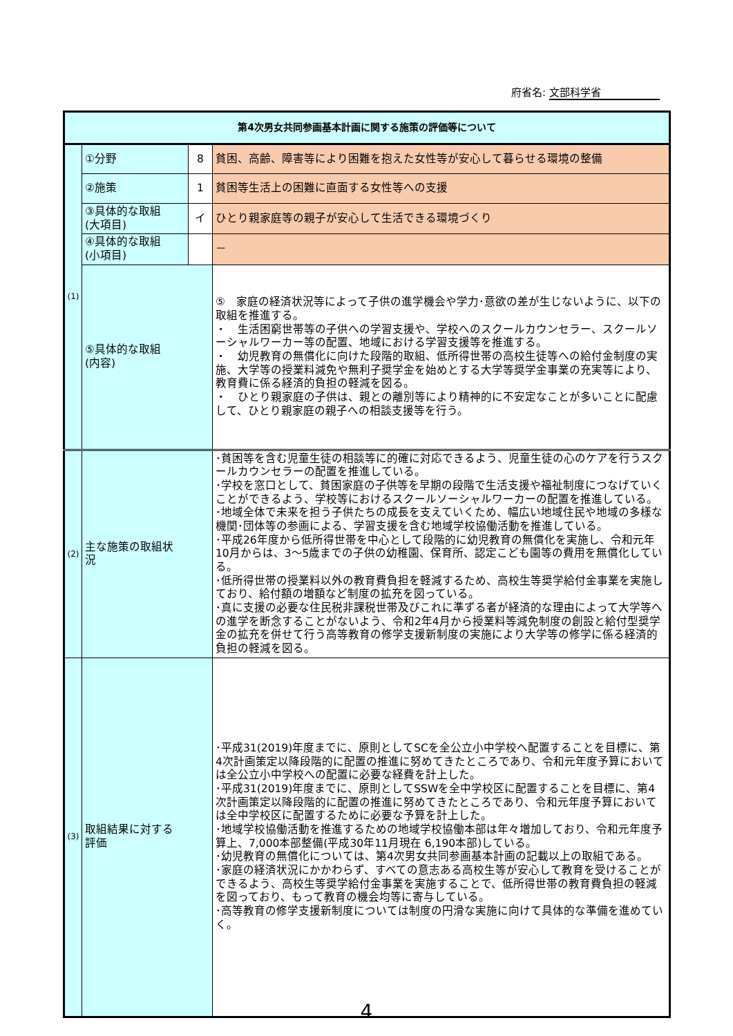府省名: 文部科学省
| 第4次男女共同参画基本計画に関する施策の評価等について | | | |
| --- | --- | --- | --- |
| (1) | ①分野 | 8 | 貧困、高齢、障害等により困難を抱えた女性等が安心して暮らせる環境の整備 |
| | ②施策 | 1 | 貧困等生活上の困難に直面する女性等への支援 |
| | ③具体的な取組 (大項目) | イ | ひとり親家庭等の親子が安心して生活できる環境づくり |
| | ④具体的な取組 (小項目) | | － |
| | ⑤具体的な取組 (内容) | | ⑤ 家庭の経済状況等によって子供の進学機会や学力･意欲の差が生じないように、以下の取組を推進する。 ・ 生活困窮世帯等の子供への学習支援や、学校へのスクールカウンセラー、スクールソーシャルワーカー等の配置、地域における学習支援等を推進する。 ・ 幼児教育の無償化に向けた段階的取組、低所得世帯の高校生徒等への給付金制度の実施、大学等の授業料減免や無利子奨学金を始めとする大学等奨学金事業の充実等により、教育費に係る経済的負担の軽減を図る。 ・ ひとり親家庭の子供は、親との離別等により精神的に不安定なことが多いことに配慮して、ひとり親家庭の親子への相談支援等を行う。 |
| (2) | 主な施策の取組状 況 | | ･貧困等を含む児童生徒の相談等に的確に対応できるよう、児童生徒の心のケアを行うスクールカウンセラーの配置を推進している。 ･学校を窓口として、貧困家庭の子供等を早期の段階で生活支援や福祉制度につなげていくことができるよう、学校等におけるスクールソーシャルワーカーの配置を推進している。 ･地域全体で未来を担う子供たちの成長を支えていくため、幅広い地域住民や地域の多様な機関･団体等の参画による、学習支援を含む地域学校協働活動を推進している。 ･平成26年度から低所得世帯を中心として段階的に幼児教育の無償化を実施し、令和元年10月からは、3～5歳までの子供の幼稚園、保育所、認定こども園等の費用を無償化している。 ･低所得世帯の授業料以外の教育費負担を軽減するため、高校生等奨学給付金事業を実施しており、給付額の増額など制度の拡充を図っている。 ･真に支援の必要な住民税非課税世帯及びこれに準ずる者が経済的な理由によって大学等への進学を断念することがないよう、令和2年4月から授業料等減免制度の創設と給付型奨学金の拡充を併せて行う高等教育の修学支援新制度の実施により大学等の修学に係る経済的負担の軽減を図る。 |
| (3) | 取組結果に対する 評価 | | ･平成31(2019)年度までに、原則としてSCを全公立小中学校へ配置することを目標に、第4次計画策定以降段階的に配置の推進に努めてきたところであり、令和元年度予算においては全公立小中学校への配置に必要な経費を計上した。 ･平成31(2019)年度までに、原則としてSSWを全中学校区に配置することを目標に、第4次計画策定以降段階的に配置の推進に努めてきたところであり、令和元年度予算においては全中学校区に配置するために必要な予算を計上した。 ･地域学校協働活動を推進するための地域学校協働本部は年々増加しており、令和元年度予算上、7,000本部整備(平成30年11月現在 6,190本部)している。 ･幼児教育の無償化については、第4次男女共同参画基本計画の記載以上の取組である。 ･家庭の経済状況にかかわらず、すべての意志ある高校生等が安心して教育を受けることができるよう、高校生等奨学給付金事業を実施することで、低所得世帯の教育費負担の軽減を図っており、もって教育の機会均等に寄与している。 ･高等教育の修学支援新制度については制度の円滑な実施に向けて具体的な準備を進めていく。 |
4